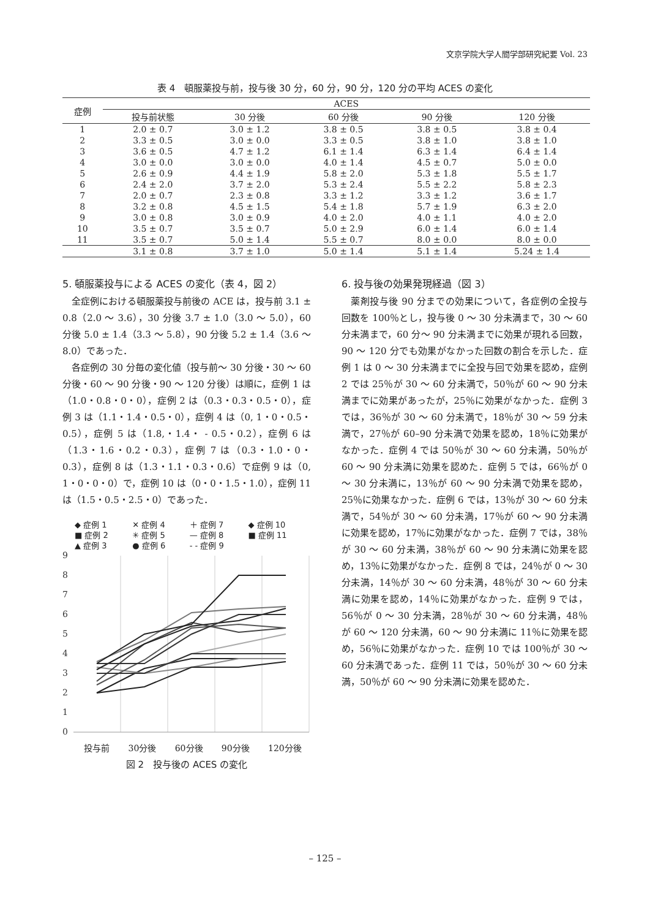文京学院大学人間学部研究紀要 Vol. 23
表 4　頓服薬投与前，投与後 30 分，60 分，90 分，120 分の平均 ACES の変化
| 症例 | ACES | | | | |
| --- | --- | --- | --- | --- | --- |
| | 投与前状態 | 30 分後 | 60 分後 | 90 分後 | 120 分後 |
| 1 | 2.0 ± 0.7 | 3.0 ± 1.2 | 3.8 ± 0.5 | 3.8 ± 0.5 | 3.8 ± 0.4 |
| 2 | 3.3 ± 0.5 | 3.0 ± 0.0 | 3.3 ± 0.5 | 3.8 ± 1.0 | 3.8 ± 1.0 |
| 3 | 3.6 ± 0.5 | 4.7 ± 1.2 | 6.1 ± 1.4 | 6.3 ± 1.4 | 6.4 ± 1.4 |
| 4 | 3.0 ± 0.0 | 3.0 ± 0.0 | 4.0 ± 1.4 | 4.5 ± 0.7 | 5.0 ± 0.0 |
| 5 | 2.6 ± 0.9 | 4.4 ± 1.9 | 5.8 ± 2.0 | 5.3 ± 1.8 | 5.5 ± 1.7 |
| 6 | 2.4 ± 2.0 | 3.7 ± 2.0 | 5.3 ± 2.4 | 5.5 ± 2.2 | 5.8 ± 2.3 |
| 7 | 2.0 ± 0.7 | 2.3 ± 0.8 | 3.3 ± 1.2 | 3.3 ± 1.2 | 3.6 ± 1.7 |
| 8 | 3.2 ± 0.8 | 4.5 ± 1.5 | 5.4 ± 1.8 | 5.7 ± 1.9 | 6.3 ± 2.0 |
| 9 | 3.0 ± 0.8 | 3.0 ± 0.9 | 4.0 ± 2.0 | 4.0 ± 1.1 | 4.0 ± 2.0 |
| 10 | 3.5 ± 0.7 | 3.5 ± 0.7 | 5.0 ± 2.9 | 6.0 ± 1.4 | 6.0 ± 1.4 |
| 11 | 3.5 ± 0.7 | 5.0 ± 1.4 | 5.5 ± 0.7 | 8.0 ± 0.0 | 8.0 ± 0.0 |
| | 3.1 ± 0.8 | 3.7 ± 1.0 | 5.0 ± 1.4 | 5.1 ± 1.4 | 5.24 ± 1.4 |
5. 頓服薬投与による ACES の変化（表 4，図 2）
全症例における頓服薬投与前後の ACE は，投与前 3.1 ± 0.8（2.0 ～ 3.6），30 分後 3.7 ± 1.0（3.0 ～ 5.0），60 分後 5.0 ± 1.4（3.3 ～ 5.8），90 分後 5.2 ± 1.4（3.6 ～ 8.0）であった．
各症例の 30 分毎の変化値（投与前～ 30 分後・30 ～ 60 分後・60 ～ 90 分後・90 ～ 120 分後）は順に，症例 1 は（1.0・0.8・0・0），症例 2 は（0.3・0.3・0.5・0），症例 3 は（1.1・1.4・0.5・0），症例 4 は（0, 1・0・0.5・0.5），症例 5 は（1.8,・1.4・ - 0.5・0.2），症例 6 は（1.3・1.6・0.2・0.3），症例 7 は（0.3・1.0・0・0.3），症例 8 は（1.3・1.1・0.3・0.6）で症例 9 は（0, 1・0・0・0）で，症例 10 は（0・0・1.5・1.0），症例 11 は（1.5・0.5・2.5・0）であった．
◆ 症例 1 ✕ 症例 4 ＋ 症例 7 ◆ 症例 10 ■ 症例 2 ✳ 症例 5 — 症例 8 ■ 症例 11 ▲ 症例 3 ● 症例 6 - - 症例 9
9
8
7
6
5
4
3
2
1
0
投与前 30分後 60分後 90分後 120分後
図 2　投与後の ACES の変化
6. 投与後の効果発現経過（図 3）
薬剤投与後 90 分までの効果について，各症例の全投与回数を 100％とし，投与後 0 ～ 30 分未満まで，30 ～ 60 分未満まで，60 分～ 90 分未満までに効果が現れる回数，90 ～ 120 分でも効果がなかった回数の割合を示した．症例 1 は 0 ～ 30 分未満までに全投与回で効果を認め，症例 2 では 25％が 30 ～ 60 分未満で，50％が 60 ～ 90 分未満までに効果があったが，25％に効果がなかった．症例 3 では，36％が 30 ～ 60 分未満で，18％が 30 ～ 59 分未満で，27％が 60–90 分未満で効果を認め，18％に効果がなかった．症例 4 では 50％が 30 ～ 60 分未満，50％が 60 ～ 90 分未満に効果を認めた．症例 5 では，66％が 0 ～ 30 分未満に，13％が 60 ～ 90 分未満で効果を認め，25％に効果なかった．症例 6 では，13％が 30 ～ 60 分未満で，54％が 30 ～ 60 分未満，17％が 60 ～ 90 分未満に効果を認め，17％に効果がなかった．症例 7 では，38％が 30 ～ 60 分未満，38％が 60 ～ 90 分未満に効果を認め，13％に効果がなかった．症例 8 では，24％が 0 ～ 30 分未満，14％が 30 ～ 60 分未満，48％が 30 ～ 60 分未満に効果を認め，14％に効果がなかった．症例 9 では，56％が 0 ～ 30 分未満，28％が 30 ～ 60 分未満，48％が 60 ～ 120 分未満，60 ～ 90 分未満に 11％に効果を認め，56％に効果がなかった．症例 10 では 100％が 30 ～ 60 分未満であった．症例 11 では，50％が 30 ～ 60 分未満，50％が 60 ～ 90 分未満に効果を認めた．
– 125 –